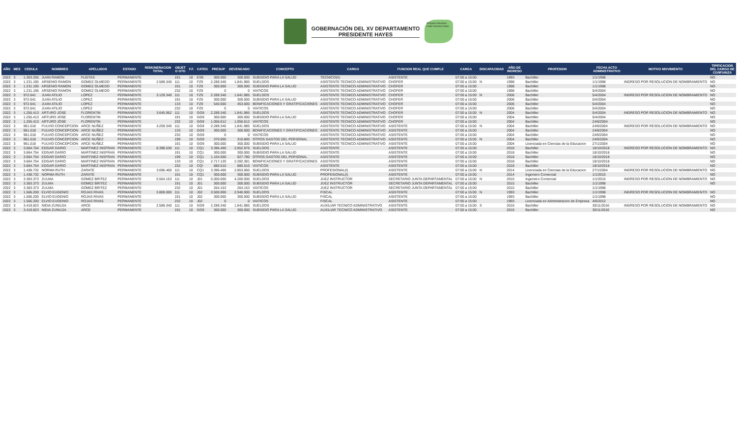GOBERNACIÓN DEL XV DEPARTAMENTO
PRESIDENTE HAYES
Próspero Atractivo Culto Inclusivo Sano
| AÑO | MES | CEDULA | NOMBRES | APELLIDOS | ESTADO | REMUNERACION TOTAL | OBJET O GTO | F.F. | CATEG | PRESUP | DEVENGADO | CONCEPTO | CARGO | FUNCION REAL QUE CUMPLE | CARGA | DISCAPACIDAD | AÑO DE INGRESO | PROFESION | FECHA ACTO ADMINISTRATIVO | MOTIVO MOVIMIENTO | TIPIFICACION DEL CARGO DE CONFIANZA |
| --- | --- | --- | --- | --- | --- | --- | --- | --- | --- | --- | --- | --- | --- | --- | --- | --- | --- | --- | --- | --- | --- |
| 2022 | 3 | 1.303.255 | JUAN RAMON | FLEITAS | PERMANENTE | | 191 | 10 | ES9 | 300.000 | 300.000 | SUBSIDIO PARA LA SALUD | TECNICO(II) | ASISTENTE | 07:00 a 15:00 | | 1993 | Bachiller | 1/1/1998 | | NO |
| 2022 | 3 | 1.231.195 | ARSENIO RAMON | GOMEZ OLMEDO | PERMANENTE | 2.589.340 | 111 | 10 | FZ9 | 2.289.340 | 1.841.985 | SUELDOS | ASISTENTE TECNICO ADMINISTRATIVO | CHOFER | 07:00 a 15:00 | N | 1998 | Bachiller | 1/1/1998 | INGRESO POR RESOLUCION DE NOMBRAMIENTO | NO |
| 2022 | 3 | 1.231.195 | ARSENIO RAMON | GOMEZ OLMEDO | PERMANENTE | | 191 | 10 | FZ9 | 300.000 | 300.000 | SUBSIDIO PARA LA SALUD | ASISTENTE TECNICO ADMINISTRATIVO | CHOFER | 07:00 a 15:00 | | 1998 | Bachiller | 1/1/1998 | | NO |
| 2022 | 3 | 1.231.195 | ARSENIO RAMON | GOMEZ OLMEDO | PERMANENTE | | 232 | 10 | FZ9 | 0 | 0 | VIATICOS | ASISTENTE TECNICO ADMINISTRATIVO | CHOFER | 07:00 a 15:00 | | 1998 | Bachiller | 5/4/2004 | | NO |
| 2022 | 3 | 972.641 | JUAN ATILIO | LOPEZ | PERMANENTE | 3.129.340 | 111 | 10 | FZ9 | 2.289.340 | 1.841.985 | SUELDOS | ASISTENTE TECNICO ADMINISTRATIVO | CHOFER | 07:00 a 15:00 | N | 2006 | Bachiller | 5/4/2004 | INGRESO POR RESOLUCION DE NOMBRAMIENTO | NO |
| 2022 | 3 | 972.641 | JUAN ATILIO | LOPEZ | PERMANENTE | | 191 | 10 | FZ9 | 300.000 | 300.000 | SUBSIDIO PARA LA SALUD | ASISTENTE TECNICO ADMINISTRATIVO | CHOFER | 07:00 a 15:00 | | 2006 | Bachiller | 5/4/2004 | | NO |
| 2022 | 3 | 972.641 | JUAN ATILIO | LOPEZ | PERMANENTE | | 133 | 10 | FZ9 | 540.000 | 453.600 | BONIFICACIONES Y GRATIFICACIONES | ASISTENTE TECNICO ADMINISTRATIVO | CHOFER | 07:00 a 15:00 | | 2006 | Bachiller | 5/4/2004 | | NO |
| 2022 | 3 | 972.641 | JUAN ATILIO | LOPEZ | PERMANENTE | | 232 | 10 | FZ9 | 0 | 0 | VIATICOS | ASISTENTE TECNICO ADMINISTRATIVO | CHOFER | 07:00 a 15:00 | | 2006 | Bachiller | 5/4/2004 | | NO |
| 2022 | 3 | 1.255.413 | ARTURO JOSE | FLORENTIN | PERMANENTE | 3.645.952 | 111 | 10 | GG9 | 2.289.340 | 1.841.985 | SUELDOS | ASISTENTE TECNICO ADMINISTRATIVO | CHOFER | 07:00 a 15:00 | N | 2004 | Bachiller | 5/4/2004 | INGRESO POR RESOLUCION DE NOMBRAMIENTO | NO |
| 2022 | 3 | 1.255.413 | ARTURO JOSE | FLORENTIN | PERMANENTE | | 191 | 10 | GG9 | 300.000 | 300.000 | SUBSIDIO PARA LA SALUD | ASISTENTE TECNICO ADMINISTRATIVO | CHOFER | 07:00 a 15:00 | | 2004 | Bachiller | 5/4/2004 | | NO |
| 2022 | 3 | 1.255.413 | ARTURO JOSE | FLORENTIN | PERMANENTE | | 232 | 10 | GG9 | 1.056.612 | 1.056.612 | VIATICOS | ASISTENTE TECNICO ADMINISTRATIVO | CHOFER | 07:00 a 15:00 | | 2004 | Bachiller | 24/6/2004 | | NO |
| 2022 | 3 | 961.018 | FULVIO CONCEPCION | ARCE NUÑEZ | PERMANENTE | 3.259.340 | 111 | 10 | GG9 | 2.289.340 | 1.841.985 | SUELDOS | ASISTENTE TECNICO ADMINISTRATIVO | ASISTENTE | 07:00 a 15:00 | N | 2004 | Bachiller | 24/6/2004 | INGRESO POR RESOLUCION DE NOMBRAMIENTO | NO |
| 2022 | 3 | 961.018 | FULVIO CONCEPCION | ARCE NUÑEZ | PERMANENTE | | 133 | 10 | GG9 | 300.000 | 300.000 | BONIFICACIONES Y GRATIFICACIONES | ASISTENTE TECNICO ADMINISTRATIVO | ASISTENTE | 07:00 a 15:00 | | 2004 | Bachiller | 24/6/2004 | | NO |
| 2022 | 3 | 961.018 | FULVIO CONCEPCION | ARCE NUÑEZ | PERMANENTE | | 232 | 10 | GG9 | 0 | 0 | VIATICOS | ASISTENTE TECNICO ADMINISTRATIVO | ASISTENTE | 07:00 a 15:00 | | 2004 | Bachiller | 24/6/2004 | | NO |
| 2022 | 3 | 961.018 | FULVIO CONCEPCION | ARCE NUÑEZ | PERMANENTE | | 199 | 10 | GG9 | 370.000 | 310.800 | OTROS GASTOS DEL PERSONAL | ASISTENTE TECNICO ADMINISTRATIVO | ASISTENTE | 07:00 a 15:00 | N | 2004 | Bachiller | 24/6/2004 | | NO |
| 2022 | 3 | 961.018 | FULVIO CONCEPCION | ARCE NUÑEZ | PERMANENTE | | 191 | 10 | GG9 | 300.000 | 300.000 | SUBSIDIO PARA LA SALUD | ASISTENTE TECNICO ADMINISTRATIVO | ASISTENTE | 07:00 a 15:00 | | 2004 | Licenciada en Ciencias de la Educacion | 27/1/2004 | | NO |
| 2022 | 3 | 3.664.754 | EDGAR DARIO | MARTINEZ INSFRAN | PERMANENTE | 8.398.530 | 111 | 10 | CQ1 | 3.396.400 | 2.852.976 | SUELDOS | ASISTENTE | ASISTENTE | 07:00 a 15:00 | | 2018 | Bachiller | 18/10/2018 | INGRESO POR RESOLUCION DE NOMBRAMIENTO | NO |
| 2022 | 3 | 3.664.754 | EDGAR DARIO | MARTINEZ INSFRAN | PERMANENTE | | 191 | 10 | CQ1 | 300.000 | 300.000 | SUBSIDIO PARA LA SALUD | ASISTENTE | ASISTENTE | 07:00 a 15:00 | | 2018 | Bachiller | 18/10/2018 | | NO |
| 2022 | 3 | 3.664.754 | EDGAR DARIO | MARTINEZ INSFRAN | PERMANENTE | | 199 | 10 | CQ1 | 1.104.500 | 927.780 | OTROS GASTOS DEL PERSONAL | ASISTENTE | ASISTENTE | 07:00 a 15:00 | | 2018 | Bachiller | 18/10/2018 | | NO |
| 2022 | 3 | 3.664.754 | EDGAR DARIO | MARTINEZ INSFRAN | PERMANENTE | | 133 | 10 | CQ1 | 2.717.120 | 2.282.381 | BONIFICACIONES Y GRATIFICACIONES | ASISTENTE | ASISTENTE | 07:00 a 15:00 | | 2018 | Bachiller | 18/10/2018 | | NO |
| 2022 | 3 | 3.664.754 | EDGAR DARIO | MARTINEZ INSFRAN | PERMANENTE | | 232 | 10 | CQ! | 880.510 | 880.510 | VIATICOS | ASISTENTE | ASISTENTE | 07:00 a 15:00 | | 2018 | Bachiller | 18/10/2018 | | NO |
| 2022 | 3 | 1.438.732 | NORMA RUTH | ZARATE | PERMANENTE | 3.696.400 | 111 | 10 | CQ1 | 3.396.400 | 2.853.060 | SUELDOS | PROFESIONAL(I) | ASISTENTE | 07:00 a 15:00 | N | 2014 | Licenciada en Ciencias de la Educacion | 27/1/2004 | INGRESO POR RESOLUCION DE NOMBRAMIENTO | NO |
| 2022 | 3 | 1.438.732 | NORMA RUTH | ZARATE | PERMANENTE | | 191 | 10 | CQ1 | 300.000 | 300.000 | SUBSIDIO PARA LA SALUD | PROFESIONAL(I) | ASISTENTE | 07:00 a 15:00 | | 2014 | Ingeniero Comercial | 1/1/2015 | | NO |
| 2022 | 3 | 3.383.373 | ZULMA | GOMEZ BRITEZ | PERMANENTE | 5.564.153 | 111 | 10 | J01 | 5.000.000 | 4.200.000 | SUELDOS | JUEZ INSTRUCTOR | SECRETARIO JUNTA DEPARTAMENTAL | 07:00 a 15:00 | N | 2015 | Ingeniero Comercial | 1/1/2015 | INGRESO POR RESOLUCION DE NOMBRAMIENTO | NO |
| 2022 | 3 | 3.383.373 | ZULMA | GOMEZ BRITEZ | PERMANENTE | | 191 | 10 | J01 | 300.000 | 300.000 | SUBSIDIO PARA LA SALUD | JUEZ INSTRUCTOR | SECRETARIO JUNTA DEPARTAMENTAL | 07:00 a 15:00 | | 2015 | Bachiller | 1/1/1998 | | NO |
| 2022 | 3 | 3.383.373 | ZULMA | GOMEZ BRITEZ | PERMANENTE | | 232 | 10 | J01 | 264.153 | 264.153 | VIATICOS | JUEZ INSTRUCTOR | SECRETARIO JUNTA DEPARTAMENTAL | 07:00 a 15:00 | | 2015 | Bachiller | 1/1/1998 | | |
| 2022 | 3 | 1.566.200 | ELVIO EUGENIO | ROJAS RIVAS | PERMANENTE | 3.800.000 | 111 | 10 | J02 | 3.500.000 | 2.940.000 | SUELDOS | FISCAL | ASISTENTE | 07:00 a 15:00 | N | 1993 | Bachiller | 1/1/1998 | INGRESO POR RESOLUCION DE NOMBRAMIENTO | NO |
| 2022 | 3 | 1.566.200 | ELVIO EUGENIO | ROJAS RIVAS | PERMANENTE | | 191 | 10 | J02 | 300.000 | 300.000 | SUBSIDIO PARA LA SALUD | FISCAL | ASISTENTE | 07:00 a 15:00 | | 1993 | Bachiller | 1/1/1998 | | NO |
| 2022 | 3 | 1.566.200 | ELVIO EUGENIO | ROJAS RIVAS | PERMANENTE | | 232 | 10 | J02 | 0 | 0 | VIATICOS | FISCAL | ASISTENTE | 07:00 a 15:00 | | 1993 | Licenciada en Administracion de Empresa | 4/6/2012 | | NO |
| 2022 | 3 | 3.419.823 | NIDIA ZUNILDA | ARCE | PERMANENTE | 2.589.340 | 111 | 10 | GG9 | 2.289.340 | 1.841.985 | SUELDOS | AUXILIAR TECNICO ADMINISTRATIVO | ASISTENTE | 07:00 a 15:00 | S | 2016 | Bachiller | 30/11/2016 | INGRESO POR RESOLUCION DE NOMBRAMIENTO | NO |
| 2022 | 3 | 3.419.823 | NIDIA ZUNILDA | ARCE | PERMANENTE | | 191 | 10 | GG9 | 300.000 | 300.000 | SUBSIDIO PARA LA SALUD | AUXILIAR TECNICO ADMINISTRATIVO | ASISTENTE | 07:00 a 15:00 | | 2016 | Bachiller | 30/11/2016 | | NO |